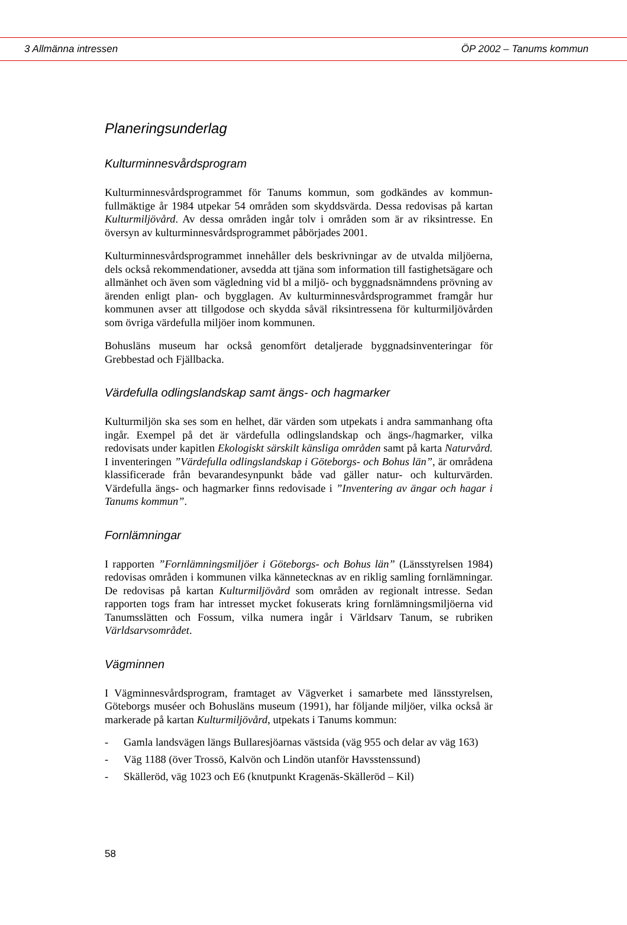3 Allmänna intressen ÖP 2002 – Tanums kommun
Planeringsunderlag
Kulturminnesvårdsprogram
Kulturminnesvårdsprogrammet för Tanums kommun, som godkändes av kommun­fullmäktige år 1984 utpekar 54 områden som skyddsvärda. Dessa redovisas på kartan Kulturmiljövård. Av dessa områden ingår tolv i områden som är av riks­intresse. En översyn av kulturminnesvårdsprogrammet påbörjades 2001.
Kulturminnesvårdsprogrammet innehåller dels beskrivningar av de utvalda miljöer­na, dels också rekommendationer, avsedda att tjäna som information till fastighets­ägare och allmänhet och även som vägledning vid bl a miljö- och byggnadsnämndens prövning av ärenden enligt plan- och bygglagen. Av kulturminnesvårdsprogrammet framgår hur kommunen avser att tillgodose och skydda såväl riksintressena för kulturmiljövården som övriga värdefulla miljöer inom kommunen.
Bohusläns museum har också genomfört detaljerade byggnadsinventeringar för Grebbestad och Fjällbacka.
Värdefulla odlingslandskap samt ängs- och hagmarker
Kulturmiljön ska ses som en helhet, där värden som utpekats i andra sammanhang ofta ingår. Exempel på det är värdefulla odlingslandskap och ängs-/hagmarker, vilka redovisats under kapitlen Ekologiskt särskilt känsliga områden samt på karta Naturvård. I inventeringen ”Värdefulla odlingslandskap i Göteborgs- och Bohus län”, är områdena klassificerade från bevarandesynpunkt både vad gäller natur- och kulturvärden. Värdefulla ängs- och hagmarker finns redovisade i ”Inventering av ängar och hagar i Tanums kommun”.
Fornlämningar
I rapporten ”Fornlämningsmiljöer i Göteborgs- och Bohus län” (Länsstyrelsen 1984) redovisas områden i kommunen vilka kännetecknas av en riklig samling fornlämningar. De redovisas på kartan Kulturmiljövård som områden av regionalt intresse. Sedan rapporten togs fram har intresset mycket fokuserats kring fornläm­ningsmiljöerna vid Tanumsslätten och Fossum, vilka numera ingår i Världsarv Tanum, se rubriken Världsarvsområdet.
Vägminnen
I Vägminnesvårdsprogram, framtaget av Vägverket i samarbete med länsstyrelsen, Göteborgs muséer och Bohusläns museum (1991), har följande miljöer, vilka också är markerade på kartan Kulturmiljövård, utpekats i Tanums kommun:
- Gamla landsvägen längs Bullaresjöarnas västsida (väg 955 och delar av väg 163)
- Väg 1188 (över Trossö, Kalvön och Lindön utanför Havsstenssund)
- Skälleröd, väg 1023 och E6 (knutpunkt Kragenäs-Skälleröd – Kil)
58